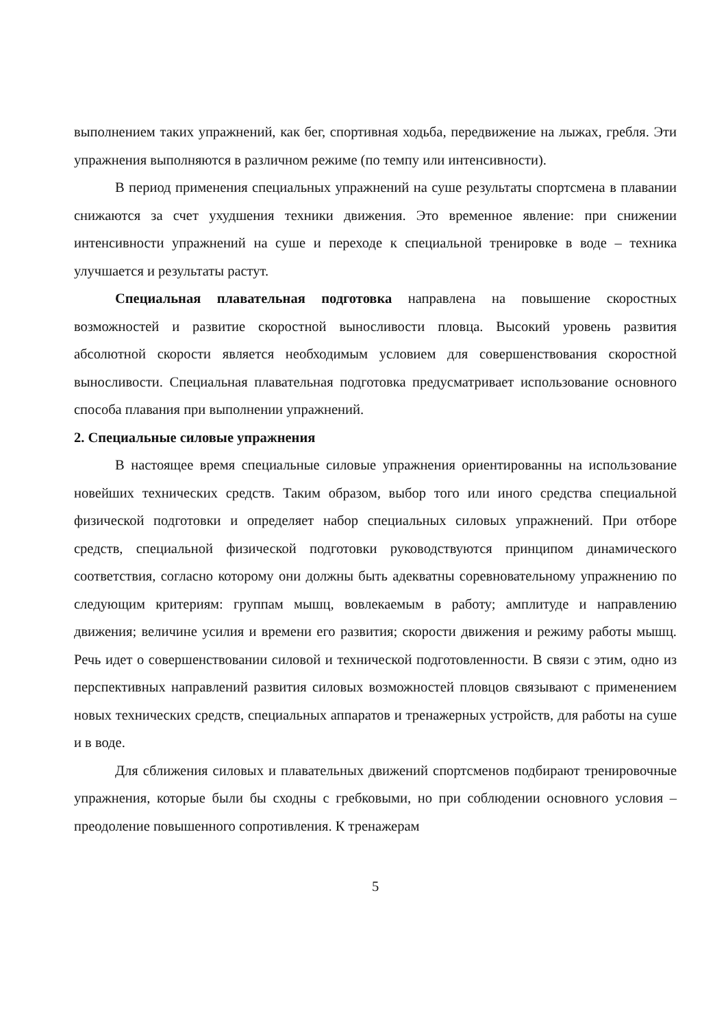выполнением таких упражнений, как бег, спортивная ходьба, передвижение на лыжах, гребля. Эти упражнения выполняются в различном режиме (по темпу или интенсивности).
В период применения специальных упражнений на суше результаты спортсмена в плавании снижаются за счет ухудшения техники движения. Это временное явление: при снижении интенсивности упражнений на суше и переходе к специальной тренировке в воде – техника улучшается и результаты растут.
Специальная плавательная подготовка направлена на повышение скоростных возможностей и развитие скоростной выносливости пловца. Высокий уровень развития абсолютной скорости является необходимым условием для совершенствования скоростной выносливости. Специальная плавательная подготовка предусматривает использование основного способа плавания при выполнении упражнений.
2. Специальные силовые упражнения
В настоящее время специальные силовые упражнения ориентированны на использование новейших технических средств. Таким образом, выбор того или иного средства специальной физической подготовки и определяет набор специальных силовых упражнений. При отборе средств, специальной физической подготовки руководствуются принципом динамического соответствия, согласно которому они должны быть адекватны соревновательному упражнению по следующим критериям: группам мышц, вовлекаемым в работу; амплитуде и направлению движения; величине усилия и времени его развития; скорости движения и режиму работы мышц. Речь идет о совершенствовании силовой и технической подготовленности. В связи с этим, одно из перспективных направлений развития силовых возможностей пловцов связывают с применением новых технических средств, специальных аппаратов и тренажерных устройств, для работы на суше и в воде.
Для сближения силовых и плавательных движений спортсменов подбирают тренировочные упражнения, которые были бы сходны с гребковыми, но при соблюдении основного условия – преодоление повышенного сопротивления. К тренажерам
5